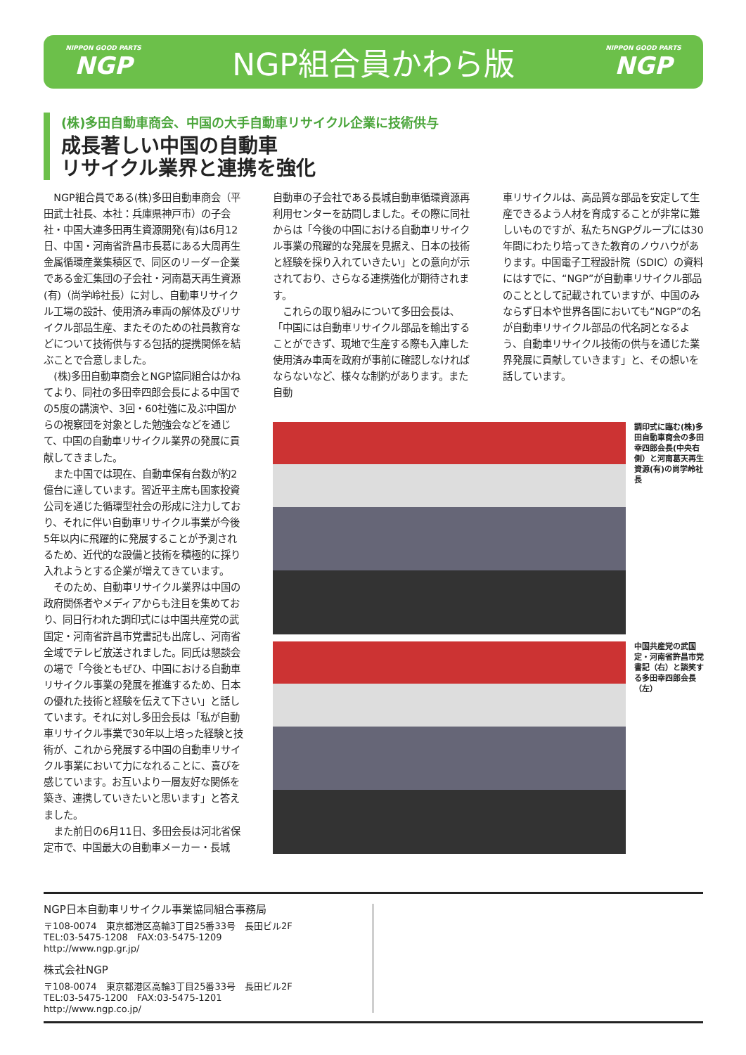NIPPON GOOD PARTS
NGP
NGP組合員かわら版
NIPPON GOOD PARTS
NGP
(株)多田自動車商会、中国の大手自動車リサイクル企業に技術供与
成長著しい中国の自動車
リサイクル業界と連携を強化
NGP組合員である(株)多田自動車商会（平田武士社長、本社：兵庫県神戸市）の子会社・中国大連多田再生資源開発(有)は6月12日、中国・河南省許昌市長葛にある大周再生金属循環産業集積区で、同区のリーダー企業である金汇集団の子会社・河南葛天再生資源(有)（尚学岭社長）に対し、自動車リサイクル工場の設計、使用済み車両の解体及びリサイクル部品生産、またそのための社員教育などについて技術供与する包括的提携関係を結ぶことで合意しました。
(株)多田自動車商会とNGP協同組合はかねてより、同社の多田幸四郎会長による中国での5度の講演や、3回・60社強に及ぶ中国からの視察団を対象とした勉強会などを通じて、中国の自動車リサイクル業界の発展に貢献してきました。
また中国では現在、自動車保有台数が約2億台に達しています。習近平主席も国家投資公司を通じた循環型社会の形成に注力しており、それに伴い自動車リサイクル事業が今後5年以内に飛躍的に発展することが予測されるため、近代的な設備と技術を積極的に採り入れようとする企業が増えてきています。
そのため、自動車リサイクル業界は中国の政府関係者やメディアからも注目を集めており、同日行われた調印式には中国共産党の武国定・河南省許昌市党書記も出席し、河南省全域でテレビ放送されました。同氏は懇談会の場で「今後ともぜひ、中国における自動車リサイクル事業の発展を推進するため、日本の優れた技術と経験を伝えて下さい」と話しています。それに対し多田会長は「私が自動車リサイクル事業で30年以上培った経験と技術が、これから発展する中国の自動車リサイクル事業において力になれることに、喜びを感じています。お互いより一層友好な関係を築き、連携していきたいと思います」と答えました。
また前日の6月11日、多田会長は河北省保定市で、中国最大の自動車メーカー・長城
自動車の子会社である長城自動車循環資源再利用センターを訪問しました。その際に同社からは「今後の中国における自動車リサイクル事業の飛躍的な発展を見据え、日本の技術と経験を採り入れていきたい」との意向が示されており、さらなる連携強化が期待されます。
これらの取り組みについて多田会長は､「中国には自動車リサイクル部品を輸出することができず、現地で生産する際も入庫した使用済み車両を政府が事前に確認しなければならないなど、様々な制約があります。また自動
車リサイクルは、高品質な部品を安定して生産できるよう人材を育成することが非常に難しいものですが、私たちNGPグループには30年間にわたり培ってきた教育のノウハウがあります。中国電子工程設計院（SDIC）の資料にはすでに、“NGP”が自動車リサイクル部品のこととして記載されていますが、中国のみならず日本や世界各国においても“NGP”の名が自動車リサイクル部品の代名詞となるよう、自動車リサイクル技術の供与を通じた業界発展に貢献していきます」と、その想いを話しています。
調印式に臨む(株)多田自動車商会の多田幸四郎会長(中央右側）と河南葛天再生資源(有)の尚学岭社長
中国共産党の武国定・河南省許昌市党書記（右）と談笑する多田幸四郎会長（左）
NGP日本自動車リサイクル事業協同組合事務局
〒108-0074　東京都港区高輪3丁目25番33号　長田ビル2F
TEL:03-5475-1208　FAX:03-5475-1209
http://www.ngp.gr.jp/
株式会社NGP
〒108-0074　東京都港区高輪3丁目25番33号　長田ビル2F
TEL:03-5475-1200　FAX:03-5475-1201
http://www.ngp.co.jp/